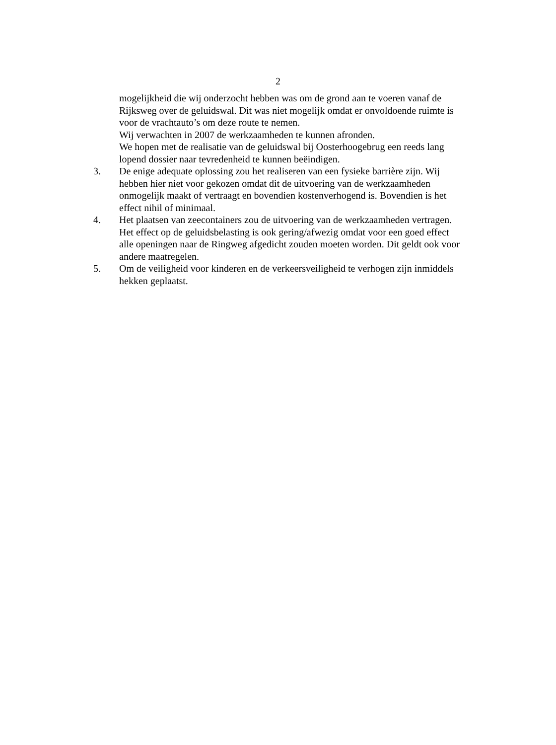2
mogelijkheid die wij onderzocht hebben was om de grond aan te voeren vanaf de Rijksweg over de geluidswal. Dit was niet mogelijk omdat er onvoldoende ruimte is voor de vrachtauto’s om deze route te nemen.
Wij verwachten in 2007 de werkzaamheden te kunnen afronden.
We hopen met de realisatie van de geluidswal bij Oosterhoogebrug een reeds lang lopend dossier naar tevredenheid te kunnen beëindigen.
3. De enige adequate oplossing zou het realiseren van een fysieke barrière zijn. Wij hebben hier niet voor gekozen omdat dit de uitvoering van de werkzaamheden onmogelijk maakt of vertraagt en bovendien kostenverhogend is. Bovendien is het effect nihil of minimaal.
4. Het plaatsen van zeecontainers zou de uitvoering van de werkzaamheden vertragen. Het effect op de geluidsbelasting is ook gering/afwezig omdat voor een goed effect alle openingen naar de Ringweg afgedicht zouden moeten worden. Dit geldt ook voor andere maatregelen.
5. Om de veiligheid voor kinderen en de verkeersveiligheid te verhogen zijn inmiddels hekken geplaatst.